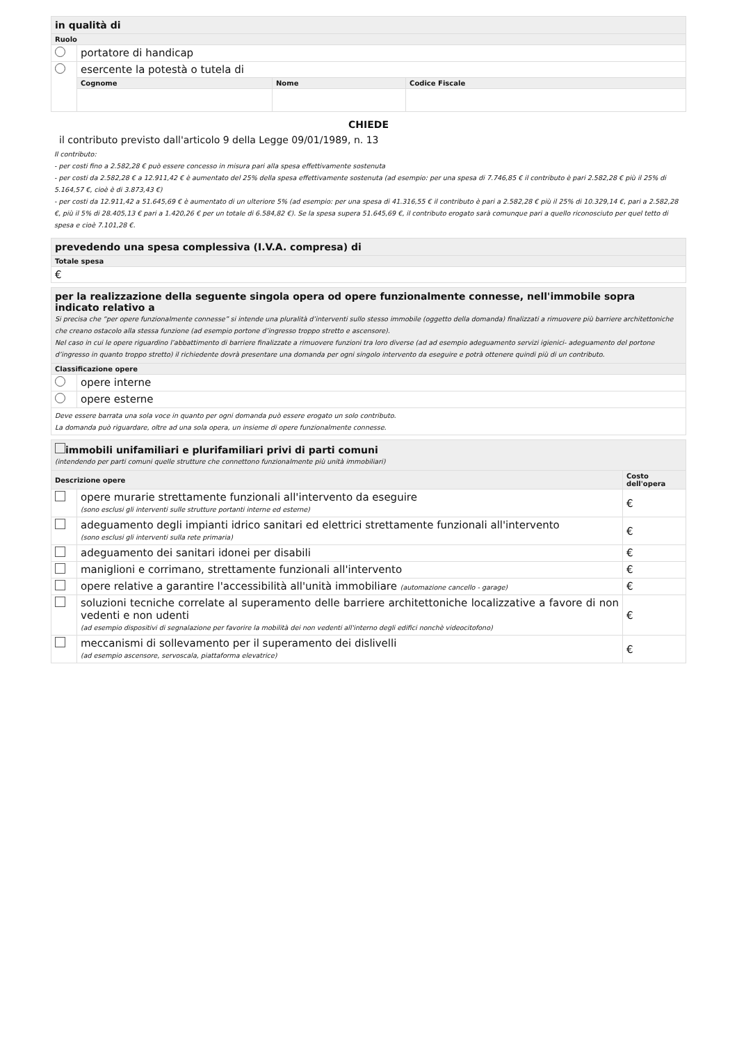| in qualità di | | | |
| Ruolo | | | |
| | portatore di handicap | | |
| | esercente la potestà o tutela di | | |
| | Cognome | Nome | Codice Fiscale |
CHIEDE
il contributo previsto dall'articolo 9 della Legge 09/01/1989, n. 13
Il contributo:
- per costi fino a 2.582,28 € può essere concesso in misura pari alla spesa effettivamente sostenuta
- per costi da 2.582,28 € a 12.911,42 € è aumentato del 25% della spesa effettivamente sostenuta (ad esempio: per una spesa di 7.746,85 € il contributo è pari 2.582,28 € più il 25% di 5.164,57 €, cioè è di 3.873,43 €)
- per costi da 12.911,42 a 51.645,69 € è aumentato di un ulteriore 5% (ad esempio: per una spesa di 41.316,55 € il contributo è pari a 2.582,28 € più il 25% di 10.329,14 €, pari a 2.582,28 €, più il 5% di 28.405,13 € pari a 1.420,26 € per un totale di 6.584,82 €). Se la spesa supera 51.645,69 €, il contributo erogato sarà comunque pari a quello riconosciuto per quel tetto di spesa e cioè 7.101,28 €.
| prevedendo una spesa complessiva (I.V.A. compresa) di |
| Totale spesa |
| € |
| per la realizzazione della seguente singola opera od opere funzionalmente connesse, nell'immobile sopra indicato relativo a Si precisa che “per opere funzionalmente connesse” si intende una pluralità d’interventi sullo stesso immobile (oggetto della domanda) finalizzati a rimuovere più barriere architettoniche che creano ostacolo alla stessa funzione (ad esempio portone d’ingresso troppo stretto e ascensore). Nel caso in cui le opere riguardino l’abbattimento di barriere finalizzate a rimuovere funzioni tra loro diverse (ad ad esempio adeguamento servizi igienici- adeguamento del portone d’ingresso in quanto troppo stretto) il richiedente dovrà presentare una domanda per ogni singolo intervento da eseguire e potrà ottenere quindi più di un contributo. | |
| Classificazione opere | |
| | opere interne |
| | opere esterne |
| Deve essere barrata una sola voce in quanto per ogni domanda può essere erogato un solo contributo. La domanda può riguardare, oltre ad una sola opera, un insieme di opere funzionalmente connesse. | |
| immobili unifamiliari e plurifamiliari privi di parti comuni (intendendo per parti comuni quelle strutture che connettono funzionalmente più unità immobiliari) | | |
| Descrizione opere | | Costo dell'opera |
| | opere murarie strettamente funzionali all'intervento da eseguire (sono esclusi gli interventi sulle strutture portanti interne ed esterne) | € |
| | adeguamento degli impianti idrico sanitari ed elettrici strettamente funzionali all'intervento (sono esclusi gli interventi sulla rete primaria) | € |
| | adeguamento dei sanitari idonei per disabili | € |
| | maniglioni e corrimano, strettamente funzionali all'intervento | € |
| | opere relative a garantire l'accessibilità all'unità immobiliare (automazione cancello - garage) | € |
| | soluzioni tecniche correlate al superamento delle barriere architettoniche localizzative a favore di non vedenti e non udenti (ad esempio dispositivi di segnalazione per favorire la mobilità dei non vedenti all'interno degli edifici nonchè videocitofono) | € |
| | meccanismi di sollevamento per il superamento dei dislivelli (ad esempio ascensore, servoscala, piattaforma elevatrice) | € |